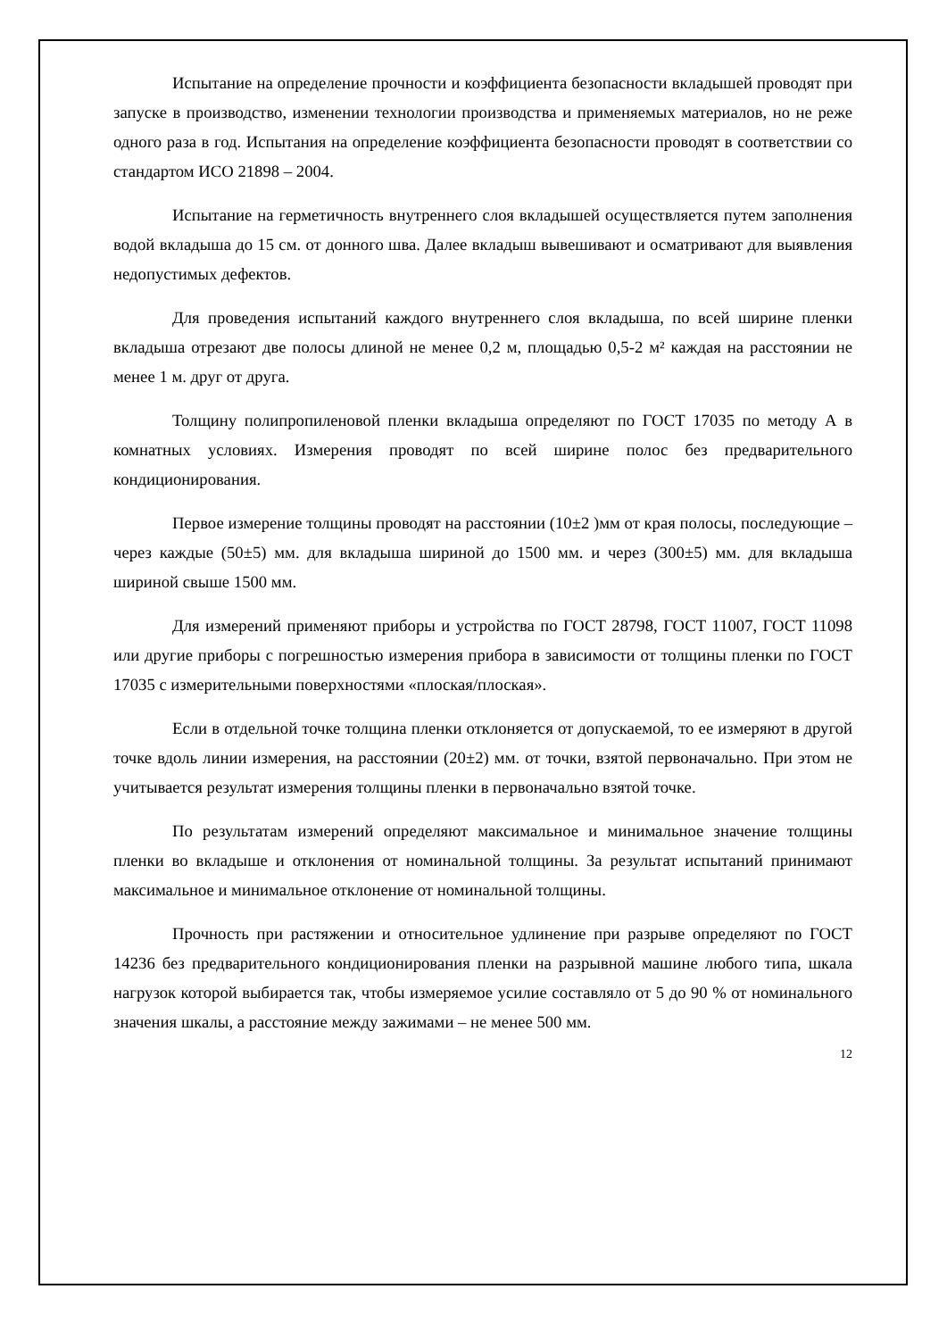Испытание на определение прочности и коэффициента безопасности вкладышей проводят при запуске в производство, изменении технологии производства и применяемых материалов, но не реже одного раза в год. Испытания на определение коэффициента безопасности проводят в соответствии со стандартом ИСО 21898 – 2004.
Испытание на герметичность внутреннего слоя вкладышей осуществляется путем заполнения водой вкладыша до 15 см. от донного шва. Далее вкладыш вывешивают и осматривают для выявления недопустимых дефектов.
Для проведения испытаний каждого внутреннего слоя вкладыша, по всей ширине пленки вкладыша отрезают две полосы длиной не менее 0,2 м, площадью 0,5-2 м² каждая на расстоянии не менее 1 м. друг от друга.
Толщину полипропиленовой пленки вкладыша определяют по ГОСТ 17035 по методу А в комнатных условиях. Измерения проводят по всей ширине полос без предварительного кондиционирования.
Первое измерение толщины проводят на расстоянии (10±2 )мм от края полосы, последующие – через каждые (50±5) мм. для вкладыша шириной до 1500 мм. и через (300±5) мм. для вкладыша шириной свыше 1500 мм.
Для измерений применяют приборы и устройства по ГОСТ 28798, ГОСТ 11007, ГОСТ 11098 или другие приборы с погрешностью измерения прибора в зависимости от толщины пленки по ГОСТ 17035 с измерительными поверхностями «плоская/плоская».
Если в отдельной точке толщина пленки отклоняется от допускаемой, то ее измеряют в другой точке вдоль линии измерения, на расстоянии (20±2) мм. от точки, взятой первоначально. При этом не учитывается результат измерения толщины пленки в первоначально взятой точке.
По результатам измерений определяют максимальное и минимальное значение толщины пленки во вкладыше и отклонения от номинальной толщины. За результат испытаний принимают максимальное и минимальное отклонение от номинальной толщины.
Прочность при растяжении и относительное удлинение при разрыве определяют по ГОСТ 14236 без предварительного кондиционирования пленки на разрывной машине любого типа, шкала нагрузок которой выбирается так, чтобы измеряемое усилие составляло от 5 до 90 % от номинального значения шкалы, а расстояние между зажимами – не менее 500 мм.
12